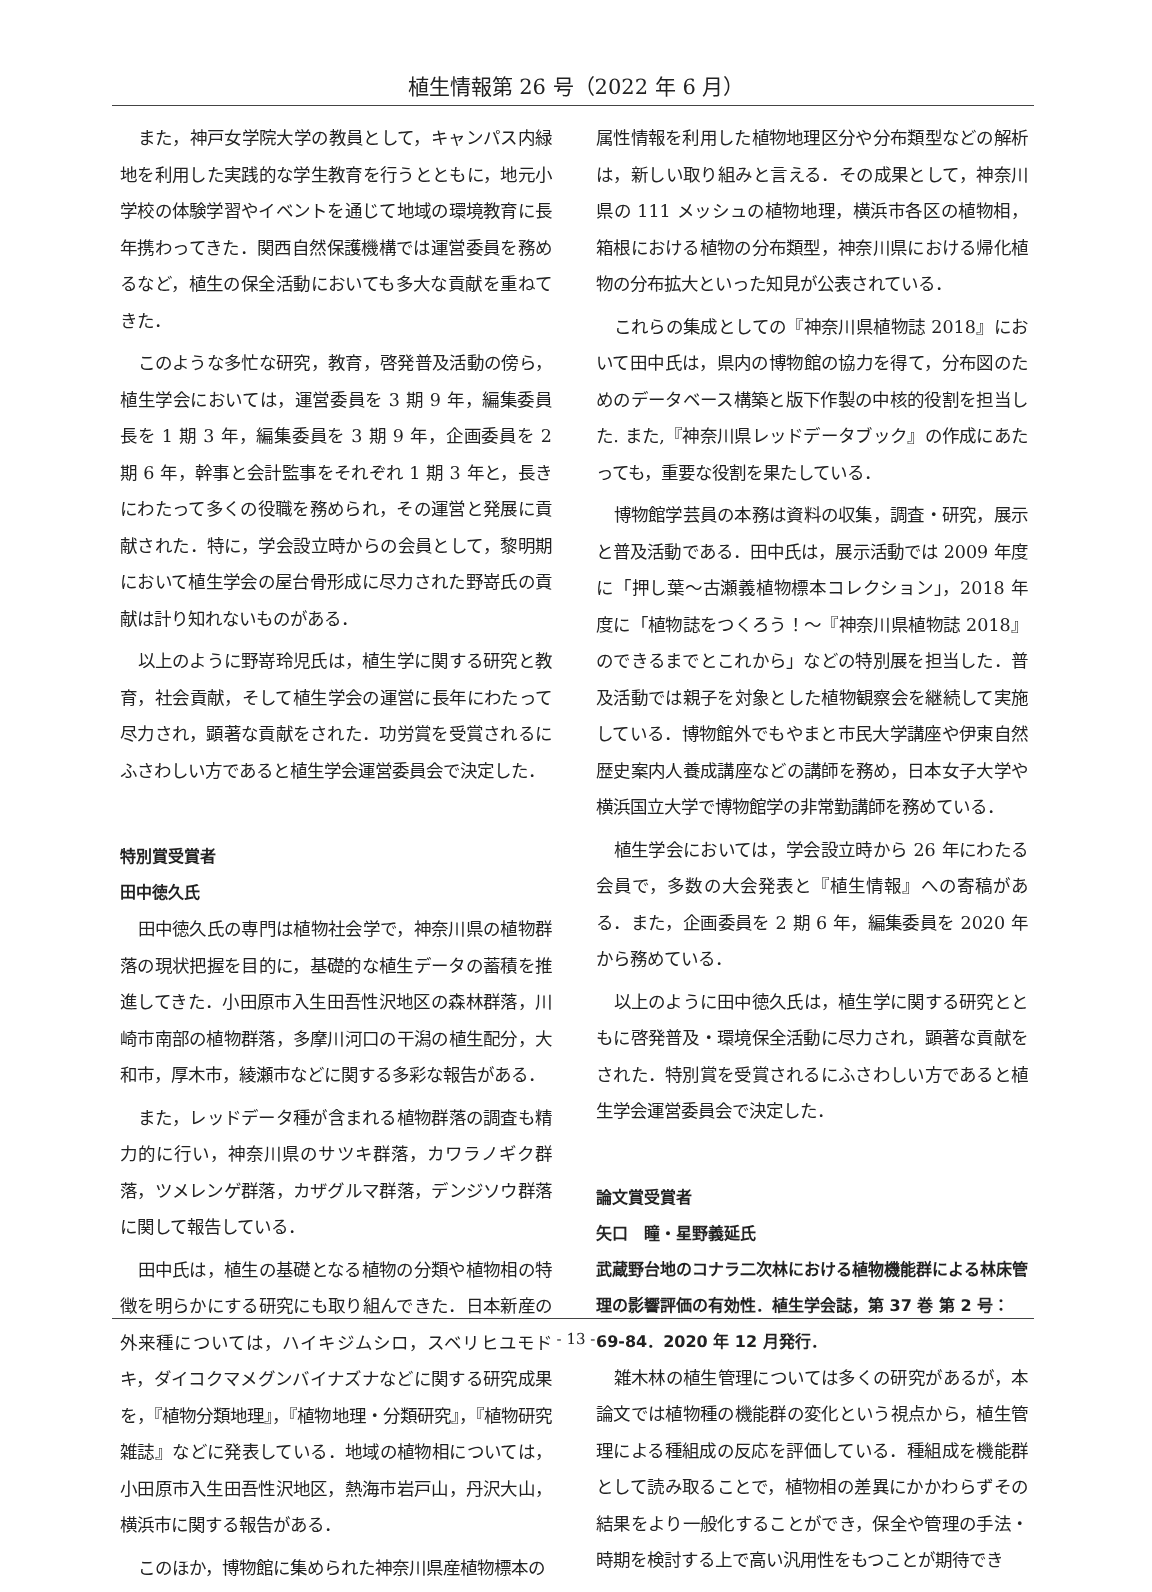植生情報第 26 号（2022 年 6 月）
また，神戸女学院大学の教員として，キャンパス内緑地を利用した実践的な学生教育を行うとともに，地元小学校の体験学習やイベントを通じて地域の環境教育に長年携わってきた．関西自然保護機構では運営委員を務めるなど，植生の保全活動においても多大な貢献を重ねてきた．
このような多忙な研究，教育，啓発普及活動の傍ら，植生学会においては，運営委員を 3 期 9 年，編集委員長を 1 期 3 年，編集委員を 3 期 9 年，企画委員を 2 期 6 年，幹事と会計監事をそれぞれ 1 期 3 年と，長きにわたって多くの役職を務められ，その運営と発展に貢献された．特に，学会設立時からの会員として，黎明期において植生学会の屋台骨形成に尽力された野嵜氏の貢献は計り知れないものがある．
以上のように野嵜玲児氏は，植生学に関する研究と教育，社会貢献，そして植生学会の運営に長年にわたって尽力され，顕著な貢献をされた．功労賞を受賞されるにふさわしい方であると植生学会運営委員会で決定した．
特別賞受賞者
田中徳久氏
田中徳久氏の専門は植物社会学で，神奈川県の植物群落の現状把握を目的に，基礎的な植生データの蓄積を推進してきた．小田原市入生田吾性沢地区の森林群落，川崎市南部の植物群落，多摩川河口の干潟の植生配分，大和市，厚木市，綾瀬市などに関する多彩な報告がある．
また，レッドデータ種が含まれる植物群落の調査も精力的に行い，神奈川県のサツキ群落，カワラノギク群落，ツメレンゲ群落，カザグルマ群落，デンジソウ群落に関して報告している．
田中氏は，植生の基礎となる植物の分類や植物相の特徴を明らかにする研究にも取り組んできた．日本新産の外来種については，ハイキジムシロ，スベリヒユモドキ，ダイコクマメグンバイナズナなどに関する研究成果を，『植物分類地理』，『植物地理・分類研究』，『植物研究雑誌』などに発表している．地域の植物相については，小田原市入生田吾性沢地区，熱海市岩戸山，丹沢大山，横浜市に関する報告がある．
このほか，博物館に集められた神奈川県産植物標本の
属性情報を利用した植物地理区分や分布類型などの解析は，新しい取り組みと言える．その成果として，神奈川県の 111 メッシュの植物地理，横浜市各区の植物相，箱根における植物の分布類型，神奈川県における帰化植物の分布拡大といった知見が公表されている．
これらの集成としての『神奈川県植物誌 2018』において田中氏は，県内の博物館の協力を得て，分布図のためのデータベース構築と版下作製の中核的役割を担当した. また,『神奈川県レッドデータブック』の作成にあたっても，重要な役割を果たしている．
博物館学芸員の本務は資料の収集，調査・研究，展示と普及活動である．田中氏は，展示活動では 2009 年度に「押し葉～古瀬義植物標本コレクション」，2018 年度に「植物誌をつくろう！～『神奈川県植物誌 2018』のできるまでとこれから」などの特別展を担当した．普及活動では親子を対象とした植物観察会を継続して実施している．博物館外でもやまと市民大学講座や伊東自然歴史案内人養成講座などの講師を務め，日本女子大学や横浜国立大学で博物館学の非常勤講師を務めている．
植生学会においては，学会設立時から 26 年にわたる会員で，多数の大会発表と『植生情報』への寄稿がある．また，企画委員を 2 期 6 年，編集委員を 2020 年から務めている．
以上のように田中徳久氏は，植生学に関する研究とともに啓発普及・環境保全活動に尽力され，顕著な貢献をされた．特別賞を受賞されるにふさわしい方であると植生学会運営委員会で決定した．
論文賞受賞者
矢口　瞳・星野義延氏
武蔵野台地のコナラ二次林における植物機能群による林床管理の影響評価の有効性．植生学会誌，第 37 巻 第 2 号：69-84．2020 年 12 月発行．
雑木林の植生管理については多くの研究があるが，本論文では植物種の機能群の変化という視点から，植生管理による種組成の反応を評価している．種組成を機能群として読み取ることで，植物相の差異にかかわらずその結果をより一般化することができ，保全や管理の手法・時期を検討する上で高い汎用性をもつことが期待でき
- 13 -